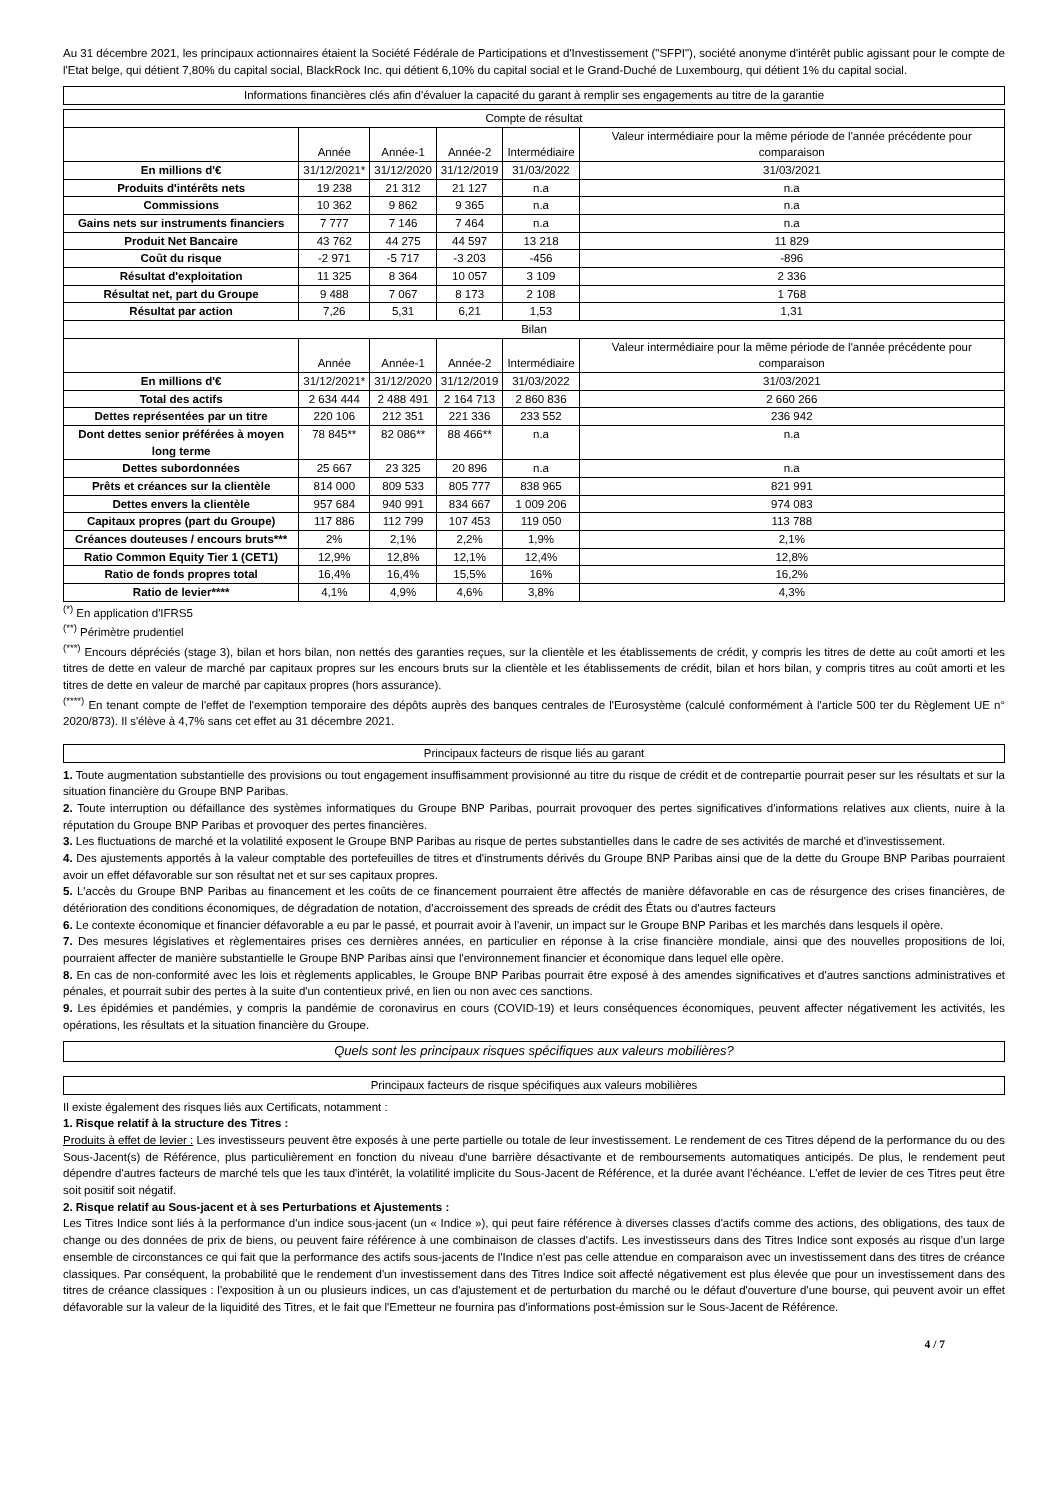Au 31 décembre 2021, les principaux actionnaires étaient la Société Fédérale de Participations et d'Investissement ("SFPI"), société anonyme d'intérêt public agissant pour le compte de l'Etat belge, qui détient 7,80% du capital social, BlackRock Inc. qui détient 6,10% du capital social et le Grand-Duché de Luxembourg, qui détient 1% du capital social.
Informations financières clés afin d'évaluer la capacité du garant à remplir ses engagements au titre de la garantie
| Compte de résultat | | | | | |
| --- | --- | --- | --- | --- | --- |
| | Année | Année-1 | Année-2 | Intermédiaire | Valeur intermédiaire pour la même période de l'année précédente pour comparaison |
| En millions d'€ | 31/12/2021* | 31/12/2020 | 31/12/2019 | 31/03/2022 | 31/03/2021 |
| Produits d'intérêts nets | 19 238 | 21 312 | 21 127 | n.a | n.a |
| Commissions | 10 362 | 9 862 | 9 365 | n.a | n.a |
| Gains nets sur instruments financiers | 7 777 | 7 146 | 7 464 | n.a | n.a |
| Produit Net Bancaire | 43 762 | 44 275 | 44 597 | 13 218 | 11 829 |
| Coût du risque | -2 971 | -5 717 | -3 203 | -456 | -896 |
| Résultat d'exploitation | 11 325 | 8 364 | 10 057 | 3 109 | 2 336 |
| Résultat net, part du Groupe | 9 488 | 7 067 | 8 173 | 2 108 | 1 768 |
| Résultat par action | 7,26 | 5,31 | 6,21 | 1,53 | 1,31 |
| Bilan | | | | | |
| | Année | Année-1 | Année-2 | Intermédiaire | Valeur intermédiaire pour la même période de l'année précédente pour comparaison |
| En millions d'€ | 31/12/2021* | 31/12/2020 | 31/12/2019 | 31/03/2022 | 31/03/2021 |
| Total des actifs | 2 634 444 | 2 488 491 | 2 164 713 | 2 860 836 | 2 660 266 |
| Dettes représentées par un titre | 220 106 | 212 351 | 221 336 | 233 552 | 236 942 |
| Dont dettes senior préférées à moyen long terme | 78 845** | 82 086** | 88 466** | n.a | n.a |
| Dettes subordonnées | 25 667 | 23 325 | 20 896 | n.a | n.a |
| Prêts et créances sur la clientèle | 814 000 | 809 533 | 805 777 | 838 965 | 821 991 |
| Dettes envers la clientèle | 957 684 | 940 991 | 834 667 | 1 009 206 | 974 083 |
| Capitaux propres (part du Groupe) | 117 886 | 112 799 | 107 453 | 119 050 | 113 788 |
| Créances douteuses / encours bruts*** | 2% | 2,1% | 2,2% | 1,9% | 2,1% |
| Ratio Common Equity Tier 1 (CET1) | 12,9% | 12,8% | 12,1% | 12,4% | 12,8% |
| Ratio de fonds propres total | 16,4% | 16,4% | 15,5% | 16% | 16,2% |
| Ratio de levier**** | 4,1% | 4,9% | 4,6% | 3,8% | 4,3% |
<sup>(*)</sup> En application d'IFRS5
<sup>(**)</sup> Périmètre prudentiel
<sup>(***)</sup> Encours dépréciés (stage 3), bilan et hors bilan, non nettés des garanties reçues, sur la clientèle et les établissements de crédit, y compris les titres de dette au coût amorti et les titres de dette en valeur de marché par capitaux propres sur les encours bruts sur la clientèle et les établissements de crédit, bilan et hors bilan, y compris titres au coût amorti et les titres de dette en valeur de marché par capitaux propres (hors assurance).
<sup>(****)</sup> En tenant compte de l'effet de l'exemption temporaire des dépôts auprès des banques centrales de l'Eurosystème (calculé conformément à l'article 500 ter du Règlement UE n° 2020/873). Il s'élève à 4,7% sans cet effet au 31 décembre 2021.
Principaux facteurs de risque liés au garant
1. Toute augmentation substantielle des provisions ou tout engagement insuffisamment provisionné au titre du risque de crédit et de contrepartie pourrait peser sur les résultats et sur la situation financière du Groupe BNP Paribas.
2. Toute interruption ou défaillance des systèmes informatiques du Groupe BNP Paribas, pourrait provoquer des pertes significatives d'informations relatives aux clients, nuire à la réputation du Groupe BNP Paribas et provoquer des pertes financières.
3. Les fluctuations de marché et la volatilité exposent le Groupe BNP Paribas au risque de pertes substantielles dans le cadre de ses activités de marché et d'investissement.
4. Des ajustements apportés à la valeur comptable des portefeuilles de titres et d'instruments dérivés du Groupe BNP Paribas ainsi que de la dette du Groupe BNP Paribas pourraient avoir un effet défavorable sur son résultat net et sur ses capitaux propres.
5. L'accès du Groupe BNP Paribas au financement et les coûts de ce financement pourraient être affectés de manière défavorable en cas de résurgence des crises financières, de détérioration des conditions économiques, de dégradation de notation, d'accroissement des spreads de crédit des États ou d'autres facteurs
6. Le contexte économique et financier défavorable a eu par le passé, et pourrait avoir à l'avenir, un impact sur le Groupe BNP Paribas et les marchés dans lesquels il opère.
7. Des mesures législatives et règlementaires prises ces dernières années, en particulier en réponse à la crise financière mondiale, ainsi que des nouvelles propositions de loi, pourraient affecter de manière substantielle le Groupe BNP Paribas ainsi que l'environnement financier et économique dans lequel elle opère.
8. En cas de non-conformité avec les lois et règlements applicables, le Groupe BNP Paribas pourrait être exposé à des amendes significatives et d'autres sanctions administratives et pénales, et pourrait subir des pertes à la suite d'un contentieux privé, en lien ou non avec ces sanctions.
9. Les épidémies et pandémies, y compris la pandémie de coronavirus en cours (COVID-19) et leurs conséquences économiques, peuvent affecter négativement les activités, les opérations, les résultats et la situation financière du Groupe.
Quels sont les principaux risques spécifiques aux valeurs mobilières?
Principaux facteurs de risque spécifiques aux valeurs mobilières
Il existe également des risques liés aux Certificats, notamment :
1. Risque relatif à la structure des Titres :
Produits à effet de levier : Les investisseurs peuvent être exposés à une perte partielle ou totale de leur investissement. Le rendement de ces Titres dépend de la performance du ou des Sous-Jacent(s) de Référence, plus particulièrement en fonction du niveau d'une barrière désactivante et de remboursements automatiques anticipés. De plus, le rendement peut dépendre d'autres facteurs de marché tels que les taux d'intérêt, la volatilité implicite du Sous-Jacent de Référence, et la durée avant l'échéance. L'effet de levier de ces Titres peut être soit positif soit négatif.
2. Risque relatif au Sous-jacent et à ses Perturbations et Ajustements :
Les Titres Indice sont liés à la performance d'un indice sous-jacent (un « Indice »), qui peut faire référence à diverses classes d'actifs comme des actions, des obligations, des taux de change ou des données de prix de biens, ou peuvent faire référence à une combinaison de classes d'actifs. Les investisseurs dans des Titres Indice sont exposés au risque d'un large ensemble de circonstances ce qui fait que la performance des actifs sous-jacents de l'Indice n'est pas celle attendue en comparaison avec un investissement dans des titres de créance classiques. Par conséquent, la probabilité que le rendement d'un investissement dans des Titres Indice soit affecté négativement est plus élevée que pour un investissement dans des titres de créance classiques : l'exposition à un ou plusieurs indices, un cas d'ajustement et de perturbation du marché ou le défaut d'ouverture d'une bourse, qui peuvent avoir un effet défavorable sur la valeur de la liquidité des Titres, et le fait que l'Emetteur ne fournira pas d'informations post-émission sur le Sous-Jacent de Référence.
4 / 7